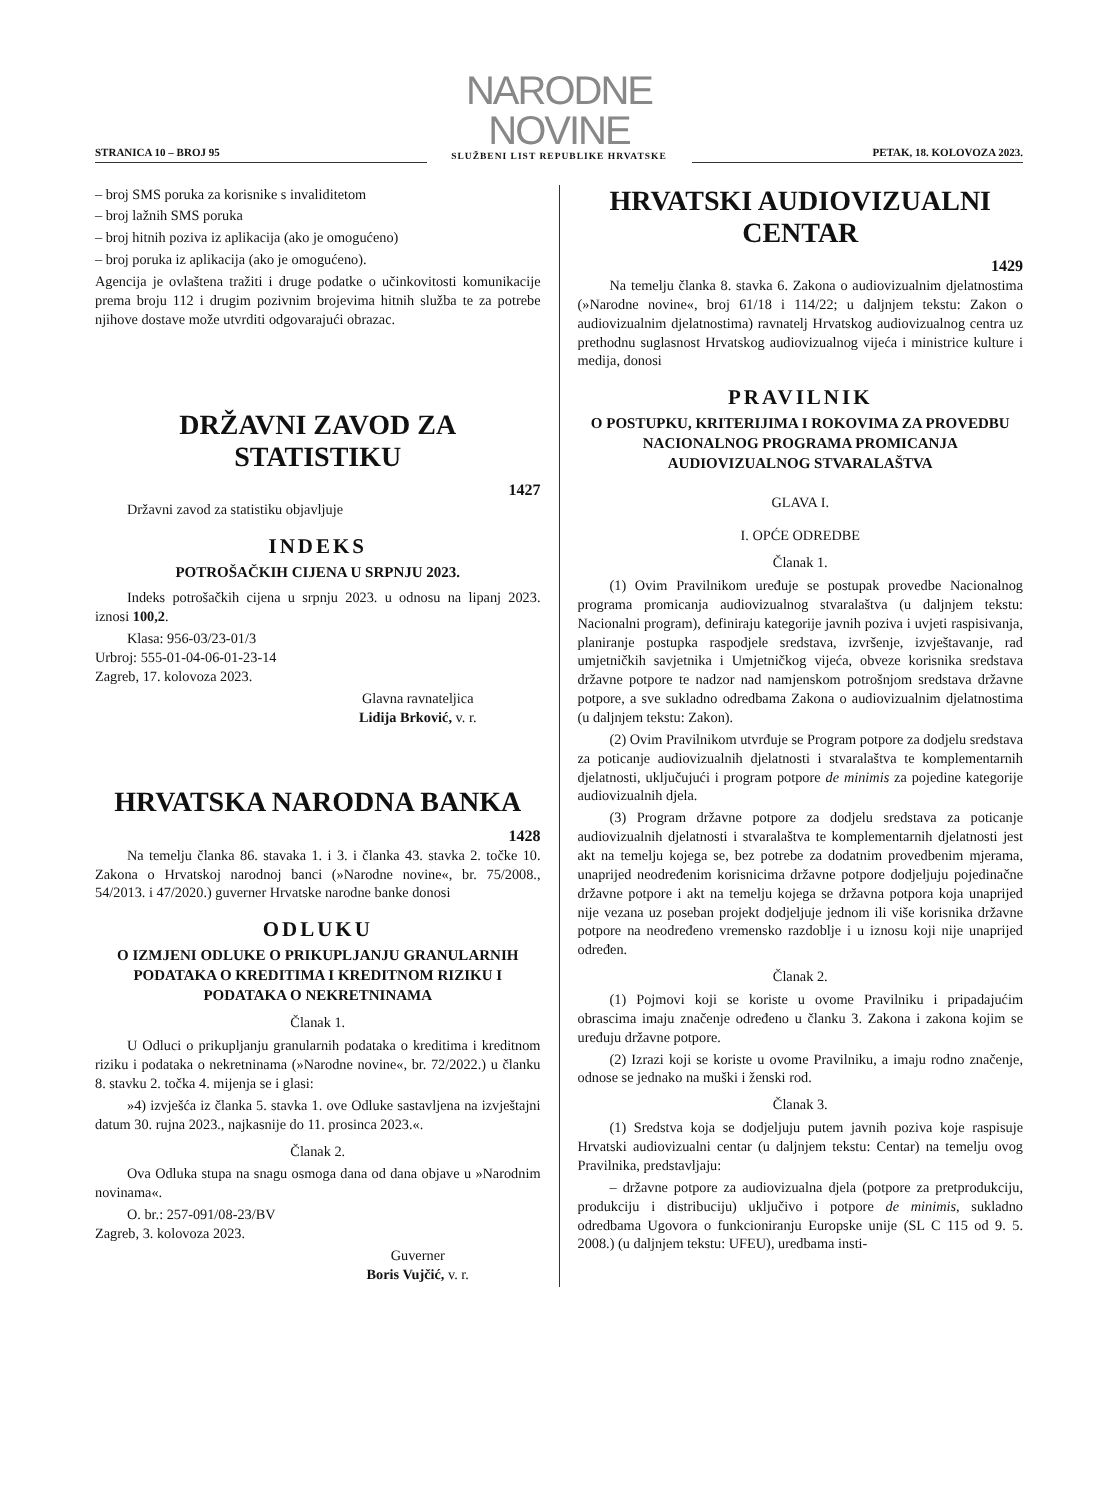STRANICA 10 – BROJ 95
NARODNE NOVINE
SLUŽBENI LIST REPUBLIKE HRVATSKE
PETAK, 18. KOLOVOZA 2023.
– broj SMS poruka za korisnike s invaliditetom
– broj lažnih SMS poruka
– broj hitnih poziva iz aplikacija (ako je omogućeno)
– broj poruka iz aplikacija (ako je omogućeno).
Agencija je ovlaštena tražiti i druge podatke o učinkovitosti komunikacije prema broju 112 i drugim pozivnim brojevima hitnih služba te za potrebe njihove dostave može utvrditi odgovarajući obrazac.
DRŽAVNI ZAVOD ZA STATISTIKU
1427
Državni zavod za statistiku objavljuje
INDEKS
POTROŠAČKIH CIJENA U SRPNJU 2023.
Indeks potrošačkih cijena u srpnju 2023. u odnosu na lipanj 2023. iznosi 100,2.
Klasa: 956-03/23-01/3
Urbroj: 555-01-04-06-01-23-14
Zagreb, 17. kolovoza 2023.
Glavna ravnateljica
Lidija Brković, v. r.
HRVATSKA NARODNA BANKA
1428
Na temelju članka 86. stavaka 1. i 3. i članka 43. stavka 2. točke 10. Zakona o Hrvatskoj narodnoj banci (»Narodne novine«, br. 75/2008., 54/2013. i 47/2020.) guverner Hrvatske narodne banke donosi
ODLUKU
O IZMJENI ODLUKE O PRIKUPLJANJU GRANULARNIH PODATAKA O KREDITIMA I KREDITNOM RIZIKU I PODATAKA O NEKRETNINAMA
Članak 1.
U Odluci o prikupljanju granularnih podataka o kreditima i kreditnom riziku i podataka o nekretninama (»Narodne novine«, br. 72/2022.) u članku 8. stavku 2. točka 4. mijenja se i glasi:
»4) izvješća iz članka 5. stavka 1. ove Odluke sastavljena na izvještajni datum 30. rujna 2023., najkasnije do 11. prosinca 2023.«.
Članak 2.
Ova Odluka stupa na snagu osmoga dana od dana objave u »Narodnim novinama«.
O. br.: 257-091/08-23/BV
Zagreb, 3. kolovoza 2023.
Guverner
Boris Vujčić, v. r.
HRVATSKI AUDIOVIZUALNI CENTAR
1429
Na temelju članka 8. stavka 6. Zakona o audiovizualnim djelatnostima (»Narodne novine«, broj 61/18 i 114/22; u daljnjem tekstu: Zakon o audiovizualnim djelatnostima) ravnatelj Hrvatskog audiovizualnog centra uz prethodnu suglasnost Hrvatskog audiovizualnog vijeća i ministrice kulture i medija, donosi
PRAVILNIK
O POSTUPKU, KRITERIJIMA I ROKOVIMA ZA PROVEDBU NACIONALNOG PROGRAMA PROMICANJA AUDIOVIZUALNOG STVARALAŠTVA
GLAVA I.
I. OPĆE ODREDBE
Članak 1.
(1) Ovim Pravilnikom uređuje se postupak provedbe Nacionalnog programa promicanja audiovizualnog stvaralaštva (u daljnjem tekstu: Nacionalni program), definiraju kategorije javnih poziva i uvjeti raspisivanja, planiranje postupka raspodjele sredstava, izvršenje, izvještavanje, rad umjetničkih savjetnika i Umjetničkog vijeća, obveze korisnika sredstava državne potpore te nadzor nad namjenskom potrošnjom sredstava državne potpore, a sve sukladno odredbama Zakona o audiovizualnim djelatnostima (u daljnjem tekstu: Zakon).
(2) Ovim Pravilnikom utvrđuje se Program potpore za dodjelu sredstava za poticanje audiovizualnih djelatnosti i stvaralaštva te komplementarnih djelatnosti, uključujući i program potpore de minimis za pojedine kategorije audiovizualnih djela.
(3) Program državne potpore za dodjelu sredstava za poticanje audiovizualnih djelatnosti i stvaralaštva te komplementarnih djelatnosti jest akt na temelju kojega se, bez potrebe za dodatnim provedbenim mjerama, unaprijed neodređenim korisnicima državne potpore dodjeljuju pojedinačne državne potpore i akt na temelju kojega se državna potpora koja unaprijed nije vezana uz poseban projekt dodjeljuje jednom ili više korisnika državne potpore na neodređeno vremensko razdoblje i u iznosu koji nije unaprijed određen.
Članak 2.
(1) Pojmovi koji se koriste u ovome Pravilniku i pripadajućim obrascima imaju značenje određeno u članku 3. Zakona i zakona kojim se uređuju državne potpore.
(2) Izrazi koji se koriste u ovome Pravilniku, a imaju rodno značenje, odnose se jednako na muški i ženski rod.
Članak 3.
(1) Sredstva koja se dodjeljuju putem javnih poziva koje raspisuje Hrvatski audiovizualni centar (u daljnjem tekstu: Centar) na temelju ovog Pravilnika, predstavljaju:
– državne potpore za audiovizualna djela (potpore za pretprodukciju, produkciju i distribuciju) uključivo i potpore de minimis, sukladno odredbama Ugovora o funkcioniranju Europske unije (SL C 115 od 9. 5. 2008.) (u daljnjem tekstu: UFEU), uredbama insti-